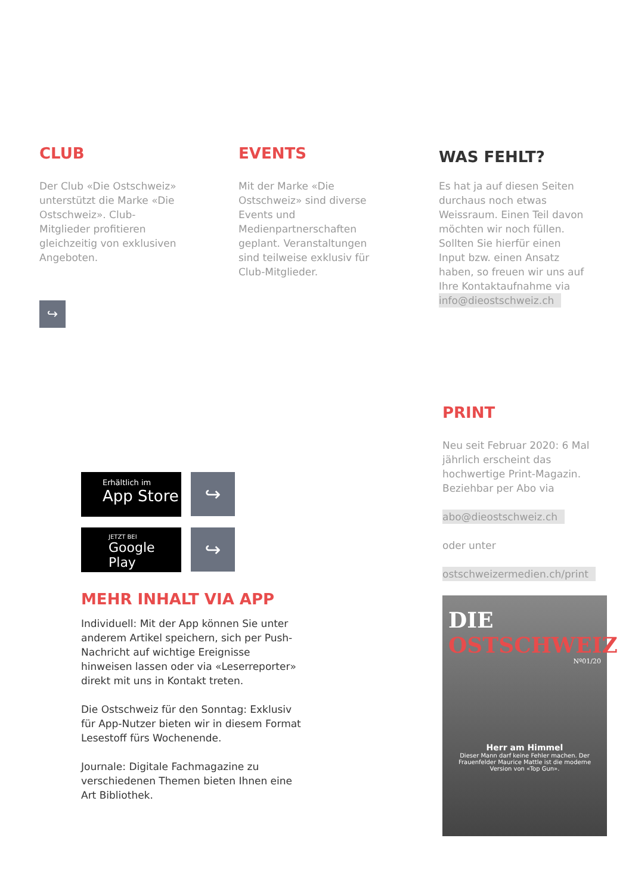CLUB
Der Club «Die Ostschweiz» unterstützt die Marke «Die Ostschweiz». Club-Mitglieder profitieren gleichzeitig von exklusiven Angeboten.
↪
EVENTS
Mit der Marke «Die Ostschweiz» sind diverse Events und Medienpartnerschaften geplant. Veranstaltungen sind teilweise exklusiv für Club-Mitglieder.
WAS FEHLT?
Es hat ja auf diesen Seiten durchaus noch etwas Weissraum. Einen Teil davon möchten wir noch füllen. Sollten Sie hierfür einen Input bzw. einen Ansatz haben, so freuen wir uns auf Ihre Kontaktaufnahme via info@dieostschweiz.ch
PRINT
Neu seit Februar 2020: 6 Mal jährlich erscheint das hochwertige Print-Magazin. Beziehbar per Abo via
abo@dieostschweiz.ch
oder unter
ostschweizermedien.ch/print
DIE
OSTSCHWEIZ
Nº01/20
Herr am Himmel
Dieser Mann darf keine Fehler machen. Der Frauenfelder Maurice Mattle ist die moderne Version von «Top Gun».
Erhältlich im
App Store
↪
JETZT BEI
Google Play
↪
MEHR INHALT VIA APP
Individuell: Mit der App können Sie unter anderem Artikel speichern, sich per Push-Nachricht auf wichtige Ereignisse hinweisen lassen oder via «Leserreporter» direkt mit uns in Kontakt treten.
Die Ostschweiz für den Sonntag: Exklusiv für App-Nutzer bieten wir in diesem Format Lesestoff fürs Wochenende.
Journale: Digitale Fachmagazine zu verschiedenen Themen bieten Ihnen eine Art Bibliothek.